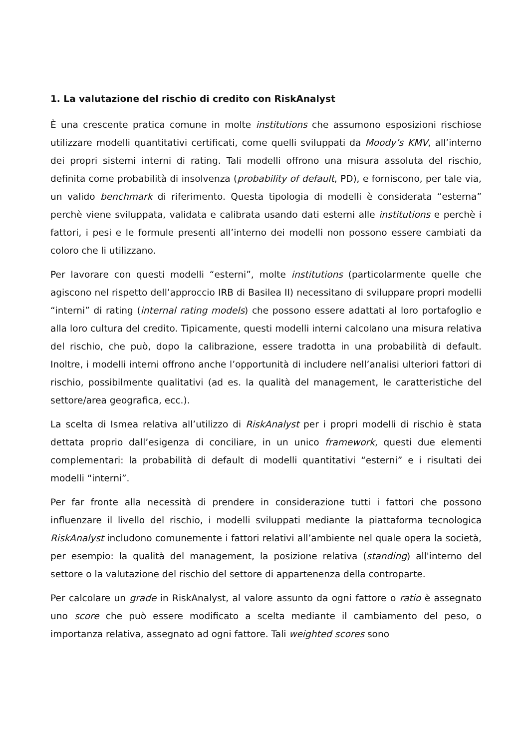1. La valutazione del rischio di credito con RiskAnalyst
È una crescente pratica comune in molte institutions che assumono esposizioni rischiose utilizzare modelli quantitativi certificati, come quelli sviluppati da Moody’s KMV, all’interno dei propri sistemi interni di rating. Tali modelli offrono una misura assoluta del rischio, definita come probabilità di insolvenza (probability of default, PD), e forniscono, per tale via, un valido benchmark di riferimento. Questa tipologia di modelli è considerata “esterna” perchè viene sviluppata, validata e calibrata usando dati esterni alle institutions e perchè i fattori, i pesi e le formule presenti all’interno dei modelli non possono essere cambiati da coloro che li utilizzano.
Per lavorare con questi modelli “esterni”, molte institutions (particolarmente quelle che agiscono nel rispetto dell’approccio IRB di Basilea II) necessitano di sviluppare propri modelli “interni” di rating (internal rating models) che possono essere adattati al loro portafoglio e alla loro cultura del credito. Tipicamente, questi modelli interni calcolano una misura relativa del rischio, che può, dopo la calibrazione, essere tradotta in una probabilità di default. Inoltre, i modelli interni offrono anche l’opportunità di includere nell’analisi ulteriori fattori di rischio, possibilmente qualitativi (ad es. la qualità del management, le caratteristiche del settore/area geografica, ecc.).
La scelta di Ismea relativa all’utilizzo di RiskAnalyst per i propri modelli di rischio è stata dettata proprio dall’esigenza di conciliare, in un unico framework, questi due elementi complementari: la probabilità di default di modelli quantitativi “esterni” e i risultati dei modelli “interni”.
Per far fronte alla necessità di prendere in considerazione tutti i fattori che possono influenzare il livello del rischio, i modelli sviluppati mediante la piattaforma tecnologica RiskAnalyst includono comunemente i fattori relativi all’ambiente nel quale opera la società, per esempio: la qualità del management, la posizione relativa (standing) all'interno del settore o la valutazione del rischio del settore di appartenenza della controparte.
Per calcolare un grade in RiskAnalyst, al valore assunto da ogni fattore o ratio è assegnato uno score che può essere modificato a scelta mediante il cambiamento del peso, o importanza relativa, assegnato ad ogni fattore. Tali weighted scores sono